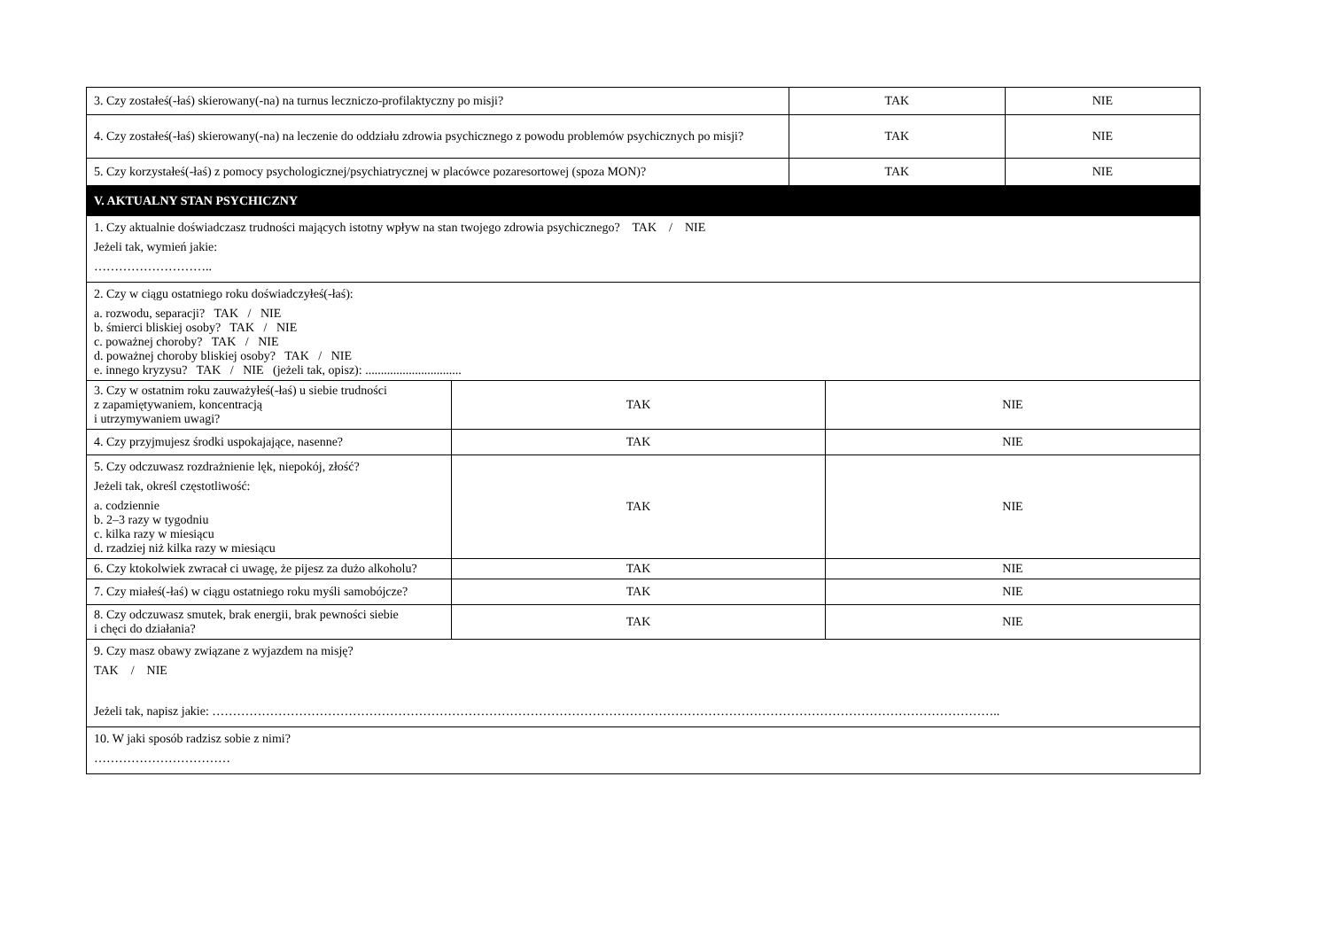| 3. Czy zostałeś(-łaś) skierowany(-na) na turnus leczniczo-profilaktyczny po misji? | TAK | NIE |
| 4. Czy zostałeś(-łaś) skierowany(-na) na leczenie do oddziału zdrowia psychicznego z powodu problemów psychicznych po misji? | TAK | NIE |
| 5. Czy korzystałeś(-łaś) z pomocy psychologicznej/psychiatrycznej w placówce pozaresortowej (spoza MON)? | TAK | NIE |
| V. AKTUALNY STAN PSYCHICZNY | | |
| 1. Czy aktualnie doświadczasz trudności mających istotny wpływ na stan twojego zdrowia psychicznego? TAK / NIE Jeżeli tak, wymień jakie: ……………………….. | | |
| 2. Czy w ciągu ostatniego roku doświadczyłeś(-łaś): a. rozwodu, separacji? TAK / NIE b. śmierci bliskiej osoby? TAK / NIE c. poważnej choroby? TAK / NIE d. poważnej choroby bliskiej osoby? TAK / NIE e. innego kryzysu? TAK / NIE (jeżeli tak, opisz): ............................... | | |
| 3. Czy w ostatnim roku zauważyłeś(-łaś) u siebie trudności z zapamiętywaniem, koncentracją i utrzymywaniem uwagi? | TAK | NIE |
| 4. Czy przyjmujesz środki uspokajające, nasenne? | TAK | NIE |
| 5. Czy odczuwasz rozdrażnienie lęk, niepokój, złość? Jeżeli tak, określ częstotliwość: a. codziennie b. 2–3 razy w tygodniu c. kilka razy w miesiącu d. rzadziej niż kilka razy w miesiącu | TAK | NIE |
| 6. Czy ktokolwiek zwracał ci uwagę, że pijesz za dużo alkoholu? | TAK | NIE |
| 7. Czy miałeś(-łaś) w ciągu ostatniego roku myśli samobójcze? | TAK | NIE |
| 8. Czy odczuwasz smutek, brak energii, brak pewności siebie i chęci do działania? | TAK | NIE |
| 9. Czy masz obawy związane z wyjazdem na misję? TAK / NIE Jeżeli tak, napisz jakie: ……………………………………………………………………………………………………………………………………………………………………….. | | |
| 10. W jaki sposób radzisz sobie z nimi? …………………………… | | |